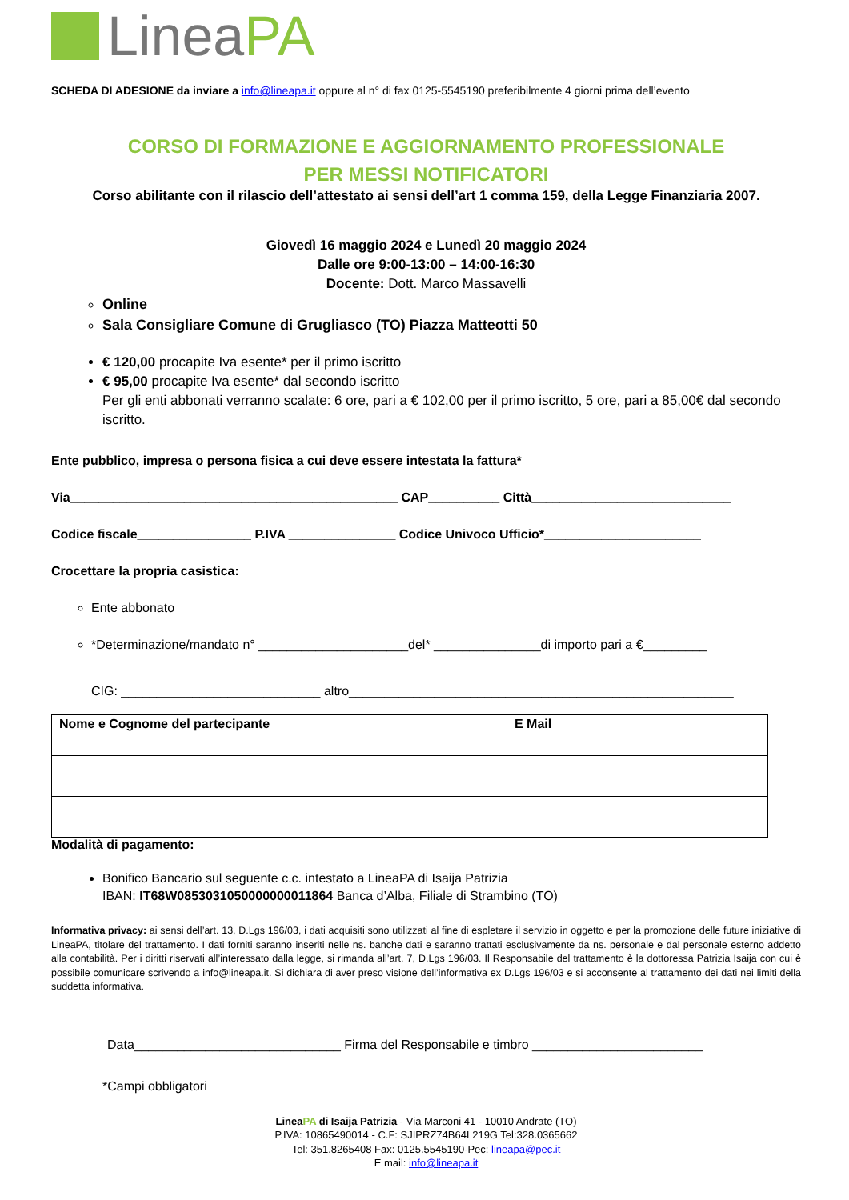Linea PA
SCHEDA DI ADESIONE da inviare a info@lineapa.it oppure al n° di fax 0125-5545190 preferibilmente 4 giorni prima dell’evento
CORSO DI FORMAZIONE E AGGIORNAMENTO PROFESSIONALE
PER MESSI NOTIFICATORI
Corso abilitante con il rilascio dell’attestato ai sensi dell’art 1 comma 159, della Legge Finanziaria 2007.
Giovedì 16 maggio 2024 e Lunedì 20 maggio 2024
Dalle ore 9:00-13:00 – 14:00-16:30
Docente: Dott. Marco Massavelli
Online
Sala Consigliare Comune di Grugliasco (TO) Piazza Matteotti 50
€ 120,00 procapite Iva esente* per il primo iscritto
€ 95,00 procapite Iva esente* dal secondo iscritto
Per gli enti abbonati verranno scalate: 6 ore, pari a € 102,00 per il primo iscritto, 5 ore, pari a 85,00€ dal secondo iscritto.
Ente pubblico, impresa o persona fisica a cui deve essere intestata la fattura* ________________________
Via______________________________________________ CAP__________ Città____________________________
Codice fiscale________________ P.IVA _______________ Codice Univoco Ufficio*______________________
Crocettare la propria casistica:
Ente abbonato
*Determinazione/mandato n° _____________________del* _______________di importo pari a €_________
CIG: ____________________________ altro______________________________________________________
| Nome e Cognome del partecipante | E Mail |
Modalità di pagamento:
Bonifico Bancario sul seguente c.c. intestato a LineaPA di Isaija Patrizia
IBAN: IT68W0853031050000000011864 Banca d’Alba, Filiale di Strambino (TO)
Informativa privacy: ai sensi dell’art. 13, D.Lgs 196/03, i dati acquisiti sono utilizzati al fine di espletare il servizio in oggetto e per la promozione delle future iniziative di LineaPA, titolare del trattamento. I dati forniti saranno inseriti nelle ns. banche dati e saranno trattati esclusivamente da ns. personale e dal personale esterno addetto alla contabilità. Per i diritti riservati all’interessato dalla legge, si rimanda all’art. 7, D.Lgs 196/03. Il Responsabile del trattamento è la dottoressa Patrizia Isaija con cui è possibile comunicare scrivendo a info@lineapa.it. Si dichiara di aver preso visione dell’informativa ex D.Lgs 196/03 e si acconsente al trattamento dei dati nei limiti della suddetta informativa.
Data_____________________________ Firma del Responsabile e timbro ________________________
*Campi obbligatori
LineaPA di Isaija Patrizia - Via Marconi 41 - 10010 Andrate (TO)
P.IVA: 10865490014 - C.F: SJIPRZ74B64L219G Tel:328.0365662
Tel: 351.8265408 Fax: 0125.5545190-Pec: lineapa@pec.it
E mail: info@lineapa.it